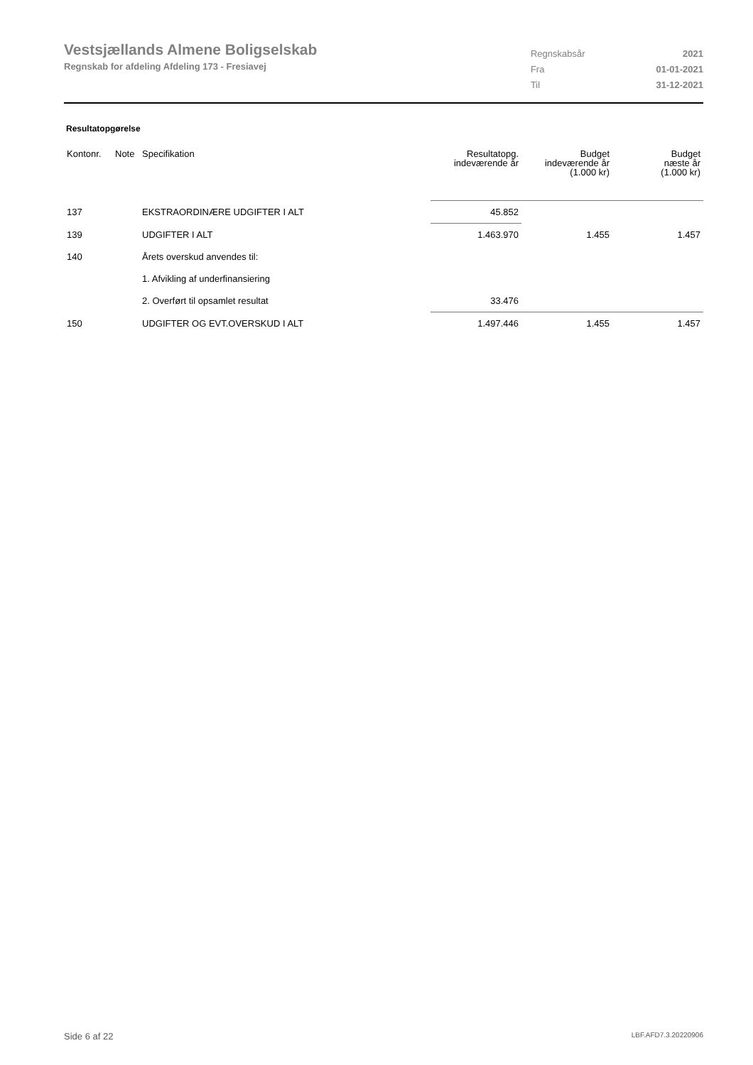Vestsjællands Almene Boligselskab
Regnskab for afdeling Afdeling 173 - Fresiavej
| Regnskabsår | 2021 |
| Fra | 01-01-2021 |
| Til | 31-12-2021 |
Resultatopgørelse
| Kontonr. | Note | Specifikation | Resultatopg. indeværende år | Budget indeværende år (1.000 kr) | Budget næste år (1.000 kr) |
| --- | --- | --- | --- | --- | --- |
| 137 | | EKSTRAORDINÆRE UDGIFTER I ALT | 45.852 | | |
| 139 | | UDGIFTER I ALT | 1.463.970 | 1.455 | 1.457 |
| 140 | | Årets overskud anvendes til: | | | |
| | | 1. Afvikling af underfinansiering | | | |
| | | 2. Overført til opsamlet resultat | 33.476 | | |
| 150 | | UDGIFTER OG EVT.OVERSKUD I ALT | 1.497.446 | 1.455 | 1.457 |
Side 6 af 22 LBF.AFD7.3.20220906